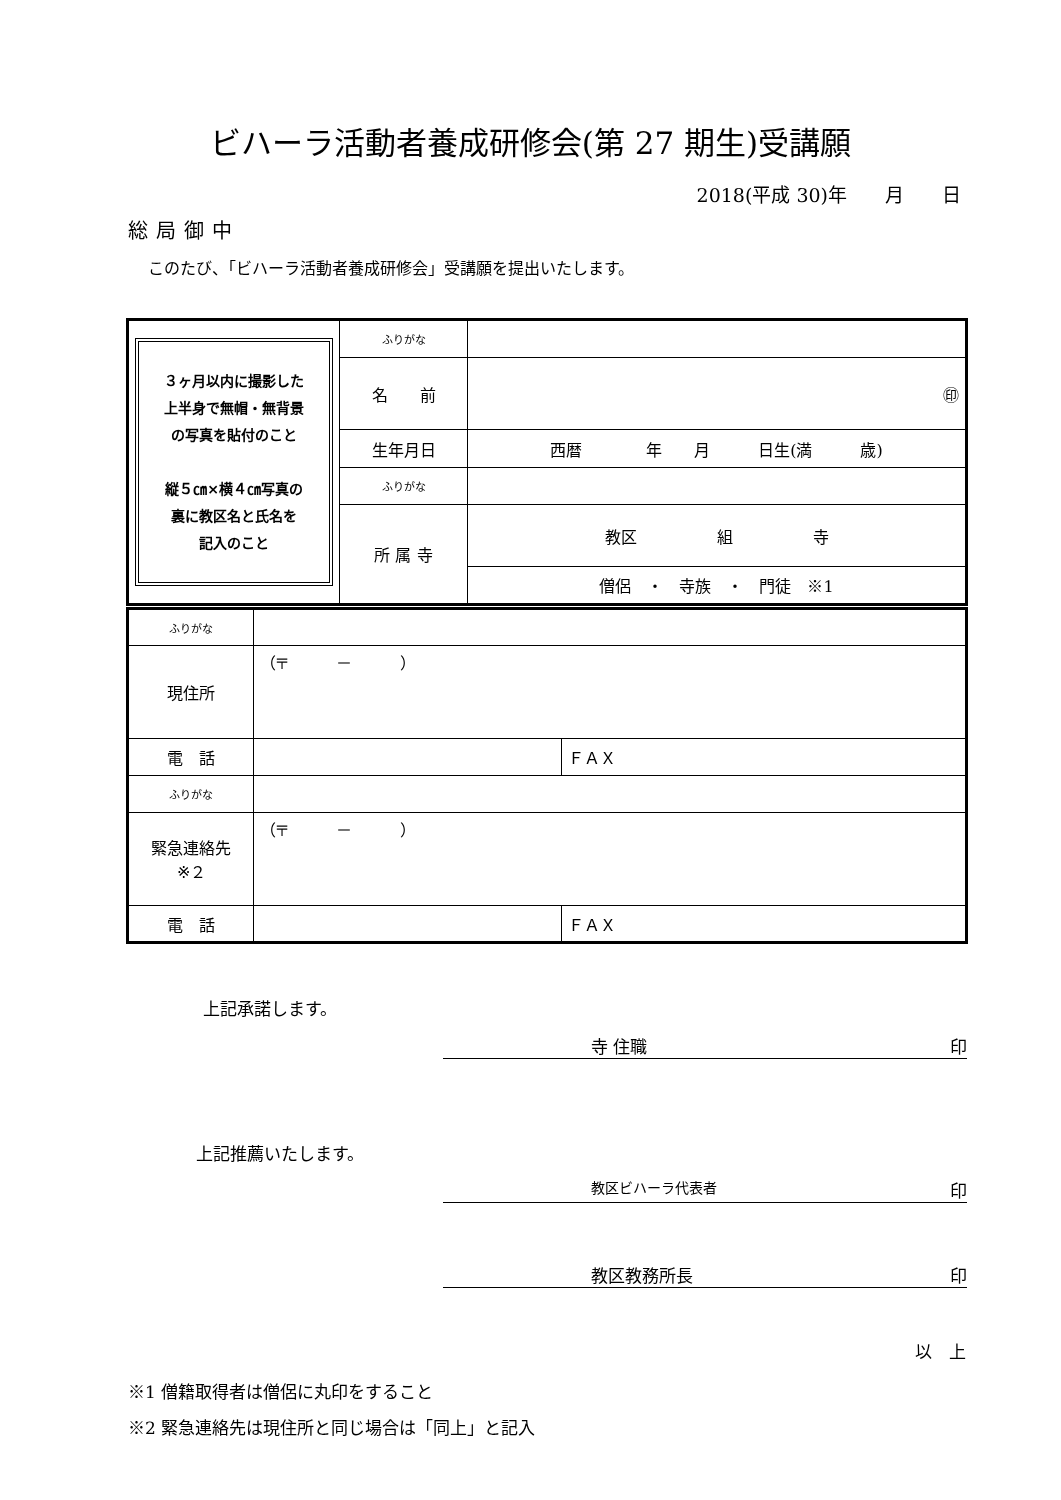ビハーラ活動者養成研修会(第 27 期生)受講願
2018(平成 30)年　　月　　日
総局御中
このたび、「ビハーラ活動者養成研修会」受講願を提出いたします。
| ３ヶ月以内に撮影した 上半身で無帽・無背景 の写真を貼付のこと 縦５㎝×横４㎝写真の 裏に教区名と氏名を 記入のこと | ふりがな | |
| | 名 前 | ㊞ |
| | 生年月日 | 西暦 年 月 日生(満 歳) |
| | ふりがな | |
| | 所 属 寺 | 教区 組 寺 |
| | | 僧侶 ・ 寺族 ・ 門徒 ※1 |
| ふりがな | | |
| 現住所 | （〒 － ） | |
| 電 話 | | ＦＡＸ |
| ふりがな | | |
| 緊急連絡先 ※２ | （〒 － ） | |
| 電 話 | | ＦＡＸ |
上記承諾します。
寺 住職 印
上記推薦いたします。
教区ビハーラ代表者 印
教区教務所長 印
以　上
※1 僧籍取得者は僧侶に丸印をすること
※2 緊急連絡先は現住所と同じ場合は「同上」と記入